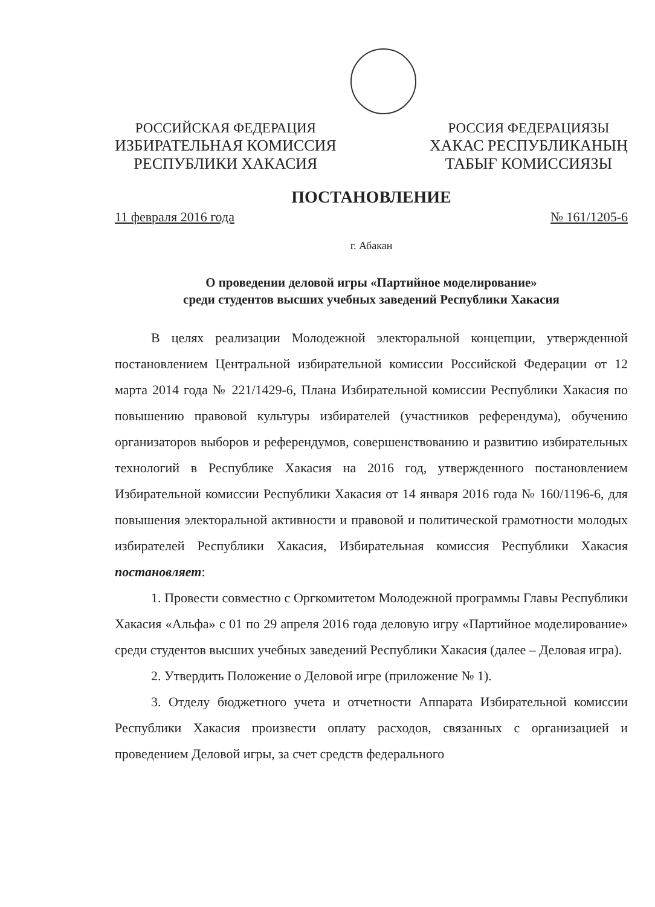РОССИЙСКАЯ ФЕДЕРАЦИЯ
ИЗБИРАТЕЛЬНАЯ КОМИССИЯ
РЕСПУБЛИКИ ХАКАСИЯ
РОССИЯ ФЕДЕРАЦИЯЗЫ
ХАКАС РЕСПУБЛИКАНЫҢ
ТАБЫҒ КОМИССИЯЗЫ
ПОСТАНОВЛЕНИЕ
11 февраля 2016 года № 161/1205-6
г. Абакан
О проведении деловой игры «Партийное моделирование»
среди студентов высших учебных заведений Республики Хакасия
В целях реализации Молодежной электоральной концепции, утвержденной постановлением Центральной избирательной комиссии Российской Федерации от 12 марта 2014 года № 221/1429-6, Плана Избирательной комиссии Республики Хакасия по повышению правовой культуры избирателей (участников референдума), обучению организаторов выборов и референдумов, совершенствованию и развитию избирательных технологий в Республике Хакасия на 2016 год, утвержденного постановлением Избирательной комиссии Республики Хакасия от 14 января 2016 года № 160/1196-6, для повышения электоральной активности и правовой и политической грамотности молодых избирателей Республики Хакасия, Избирательная комиссия Республики Хакасия постановляет:
1. Провести совместно с Оргкомитетом Молодежной программы Главы Республики Хакасия «Альфа» с 01 по 29 апреля 2016 года деловую игру «Партийное моделирование» среди студентов высших учебных заведений Республики Хакасия (далее – Деловая игра).
2. Утвердить Положение о Деловой игре (приложение № 1).
3. Отделу бюджетного учета и отчетности Аппарата Избирательной комиссии Республики Хакасия произвести оплату расходов, связанных с организацией и проведением Деловой игры, за счет средств федерального